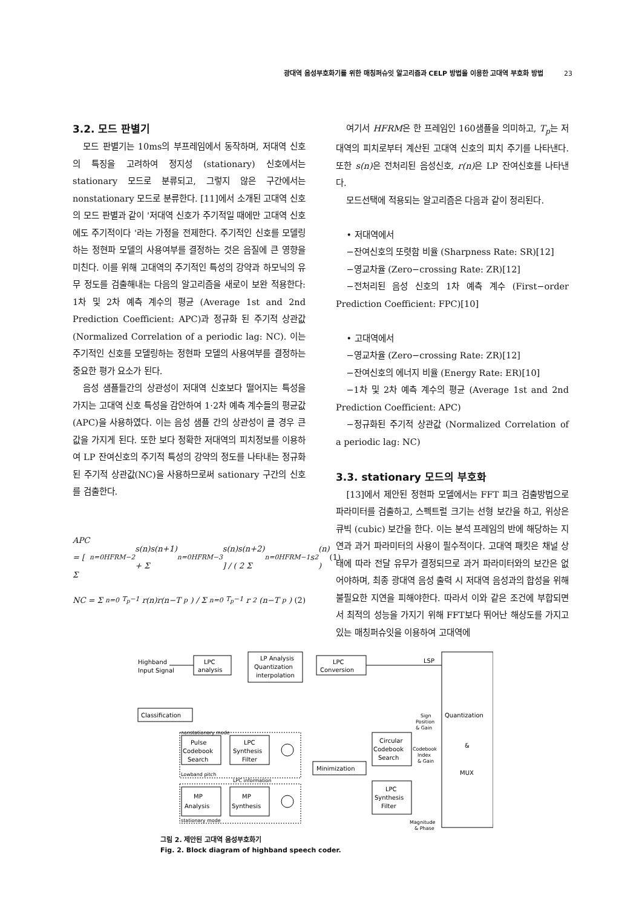광대역 음성부호화기를 위한 매칭퍼슈잇 알고리즘과 CELP 방법을 이용한 고대역 부호화 방법 23
3.2. 모드 판별기
모드 판별기는 10ms의 부프레임에서 동작하며, 저대역 신호의 특징을 고려하여 정지성 (stationary) 신호에서는 stationary 모드로 분류되고, 그렇지 않은 구간에서는 nonstationary 모드로 분류한다. [11]에서 소개된 고대역 신호의 모드 판별과 같이 '저대역 신호가 주기적일 때에만 고대역 신호에도 주기적이다 '라는 가정을 전제한다. 주기적인 신호를 모델링하는 정현파 모델의 사용여부를 결정하는 것은 음질에 큰 영향을 미친다. 이를 위해 고대역의 주기적인 특성의 강약과 하모닉의 유무 정도를 검출해내는 다음의 알고리즘을 새로이 보완 적용한다: 1차 및 2차 예측 계수의 평균 (Average 1st and 2nd Prediction Coefficient: APC)과 정규화 된 주기적 상관값 (Normalized Correlation of a periodic lag: NC). 이는 주기적인 신호를 모델링하는 정현파 모델의 사용여부를 결정하는 중요한 평가 요소가 된다.
음성 샘플들간의 상관성이 저대역 신호보다 떨어지는 특성을 가지는 고대역 신호 특성을 감안하여 1·2차 예측 계수들의 평균값 (APC)을 사용하였다. 이는 음성 샘플 간의 상관성이 클 경우 큰 값을 가지게 된다. 또한 보다 정확한 저대역의 피치정보를 이용하여 LP 잔여신호의 주기적 특성의 강약의 정도를 나타내는 정규화된 주기적 상관값(NC)을 사용하므로써 sationary 구간의 신호를 검출한다.
APC = [ Σ<sub>n=0</sub><sup>HFRM−2</sup> s(n)s(n+1) + Σ<sub>n=0</sub><sup>HFRM−3</sup> s(n)s(n+2) ] / ( 2 Σ<sub>n=0</sub><sup>HFRM−1</sup> s<sup>2</sup>(n) ) (1)
NC = Σ<sub>n=0</sub><sup>T<sub>p</sub>−1</sup> r(n)r(n−T<sub>p</sub>) / Σ<sub>n=0</sub><sup>T<sub>p</sub>−1</sup> r<sup>2</sup>(n−T<sub>p</sub>) (2)
여기서 HFRM은 한 프레임인 160샘플을 의미하고, T<sub>p</sub>는 저대역의 피치로부터 계산된 고대역 신호의 피치 주기를 나타낸다. 또한 s(n) 은 전처리된 음성신호, r(n) 은 LP 잔여신호를 나타낸다.
모드선택에 적용되는 알고리즘은 다음과 같이 정리된다.
• 저대역에서
−잔여신호의 또렷함 비율 (Sharpness Rate: SR)[12]
−영교차율 (Zero−crossing Rate: ZR)[12]
−전처리된 음성 신호의 1차 예측 계수 (First−order Prediction Coefficient: FPC)[10]
• 고대역에서
−영교차율 (Zero−crossing Rate: ZR)[12]
−잔여신호의 에너지 비율 (Energy Rate: ER)[10]
−1차 및 2차 예측 계수의 평균 (Average 1st and 2nd Prediction Coefficient: APC)
−정규화된 주기적 상관값 (Normalized Correlation of a periodic lag: NC)
3.3. stationary 모드의 부호화
[13]에서 제안된 정현파 모델에서는 FFT 피크 검출방법으로 파라미터를 검출하고, 스펙트럴 크기는 선형 보간을 하고, 위상은 큐빅 (cubic) 보간을 한다. 이는 분석 프레임의 반에 해당하는 지연과 과거 파라미터의 사용이 필수적이다. 고대역 패킷은 채널 상태에 따라 전달 유무가 결정되므로 과거 파라미터와의 보간은 없어야하며, 최종 광대역 음성 출력 시 저대역 음성과의 합성을 위해 불필요한 지연을 피해야한다. 따라서 이와 같은 조건에 부합되면서 최적의 성능을 가지기 위해 FFT보다 뛰어난 해상도를 가지고 있는 매칭퍼슈잇을 이용하여 고대역에
Highband
Input Signal
LPC
analysis
LP Analysis
Quantization
interpolation
LPC
Conversion
LSP
Classification
nonstationary mode
Pulse
Codebook
Search
LPC
Synthesis
Filter
Lowband pitch
LPC information
MP
Analysis
MP
Synthesis
stationary mode
Minimization
Circular
Codebook
Search
LPC
Synthesis
Filter
Sign
Position
& Gain
Codebook
Index
& Gain
Magnitude
& Phase
Quantization
&
MUX
그림 2. 제안된 고대역 음성부호화기
Fig. 2. Block diagram of highband speech coder.